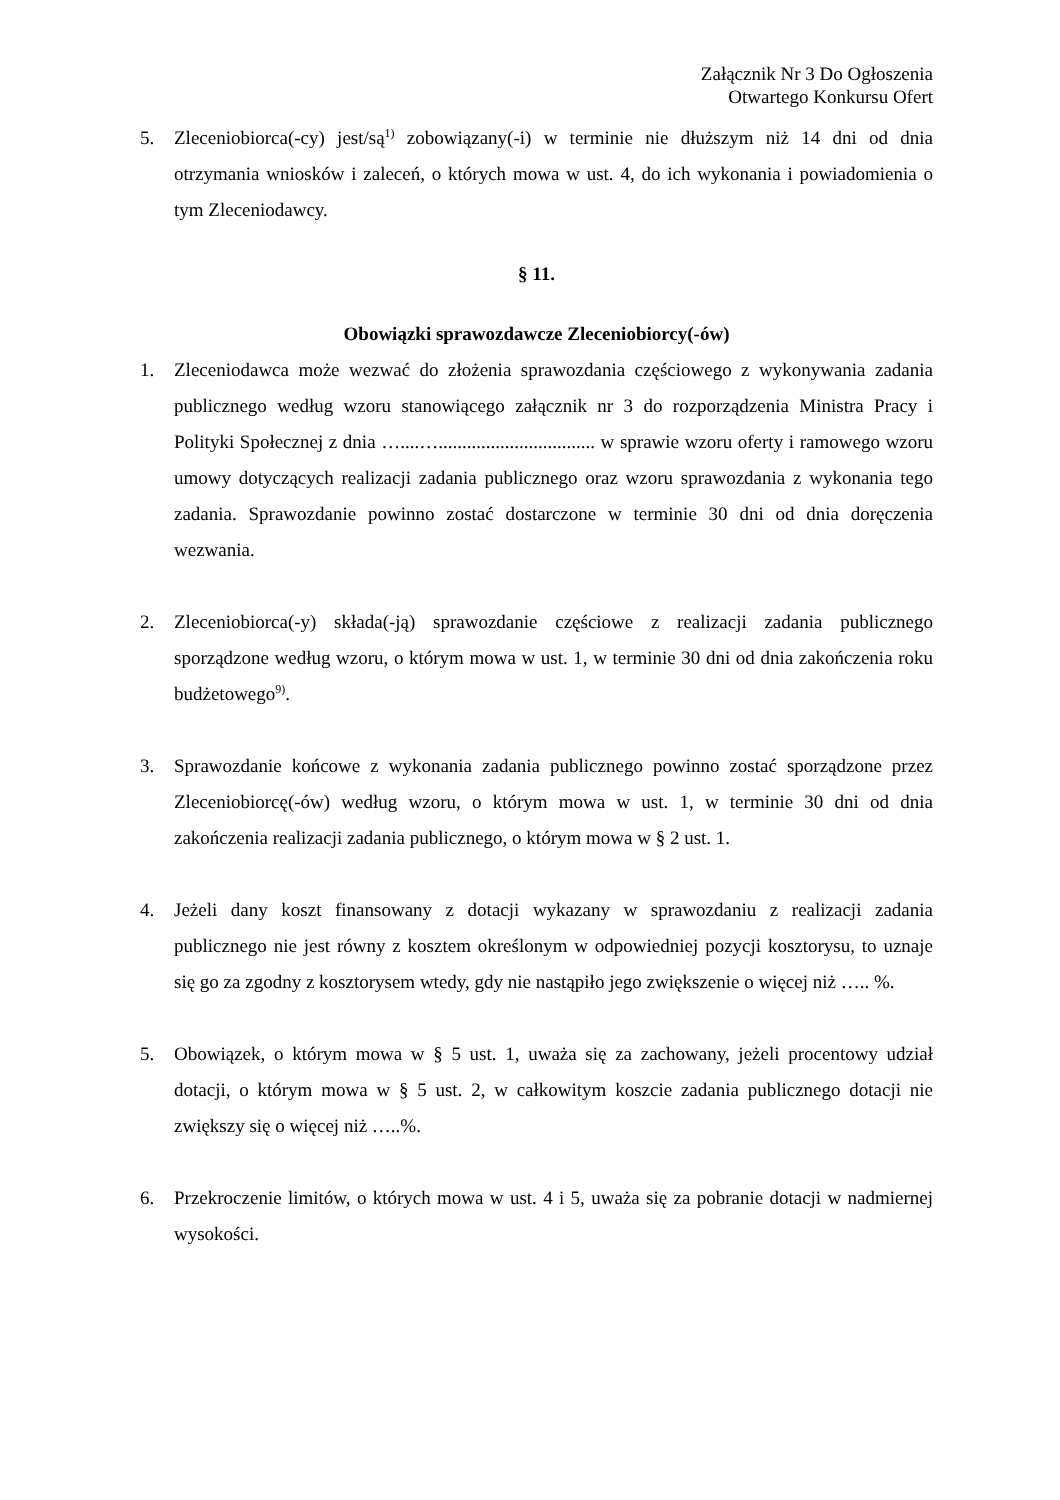Załącznik Nr 3 Do Ogłoszenia
Otwartego Konkursu Ofert
5. Zleceniobiorca(-cy) jest/są<sup>1)</sup> zobowiązany(-i) w terminie nie dłuższym niż 14 dni od dnia otrzymania wniosków i zaleceń, o których mowa w ust. 4, do ich wykonania i powiadomienia o tym Zleceniodawcy.
§ 11.
Obowiązki sprawozdawcze Zleceniobiorcy(-ów)
1. Zleceniodawca może wezwać do złożenia sprawozdania częściowego z wykonywania zadania publicznego według wzoru stanowiącego załącznik nr 3 do rozporządzenia Ministra Pracy i Polityki Społecznej z dnia …....…................................. w sprawie wzoru oferty i ramowego wzoru umowy dotyczących realizacji zadania publicznego oraz wzoru sprawozdania z wykonania tego zadania. Sprawozdanie powinno zostać dostarczone w terminie 30 dni od dnia doręczenia wezwania.
2. Zleceniobiorca(-y) składa(-ją) sprawozdanie częściowe z realizacji zadania publicznego sporządzone według wzoru, o którym mowa w ust. 1, w terminie 30 dni od dnia zakończenia roku budżetowego<sup>9)</sup>.
3. Sprawozdanie końcowe z wykonania zadania publicznego powinno zostać sporządzone przez Zleceniobiorcę(-ów) według wzoru, o którym mowa w ust. 1, w terminie 30 dni od dnia zakończenia realizacji zadania publicznego, o którym mowa w § 2 ust. 1.
4. Jeżeli dany koszt finansowany z dotacji wykazany w sprawozdaniu z realizacji zadania publicznego nie jest równy z kosztem określonym w odpowiedniej pozycji kosztorysu, to uznaje się go za zgodny z kosztorysem wtedy, gdy nie nastąpiło jego zwiększenie o więcej niż ….. %.
5. Obowiązek, o którym mowa w § 5 ust. 1, uważa się za zachowany, jeżeli procentowy udział dotacji, o którym mowa w § 5 ust. 2, w całkowitym koszcie zadania publicznego dotacji nie zwiększy się o więcej niż …..%.
6. Przekroczenie limitów, o których mowa w ust. 4 i 5, uważa się za pobranie dotacji w nadmiernej wysokości.